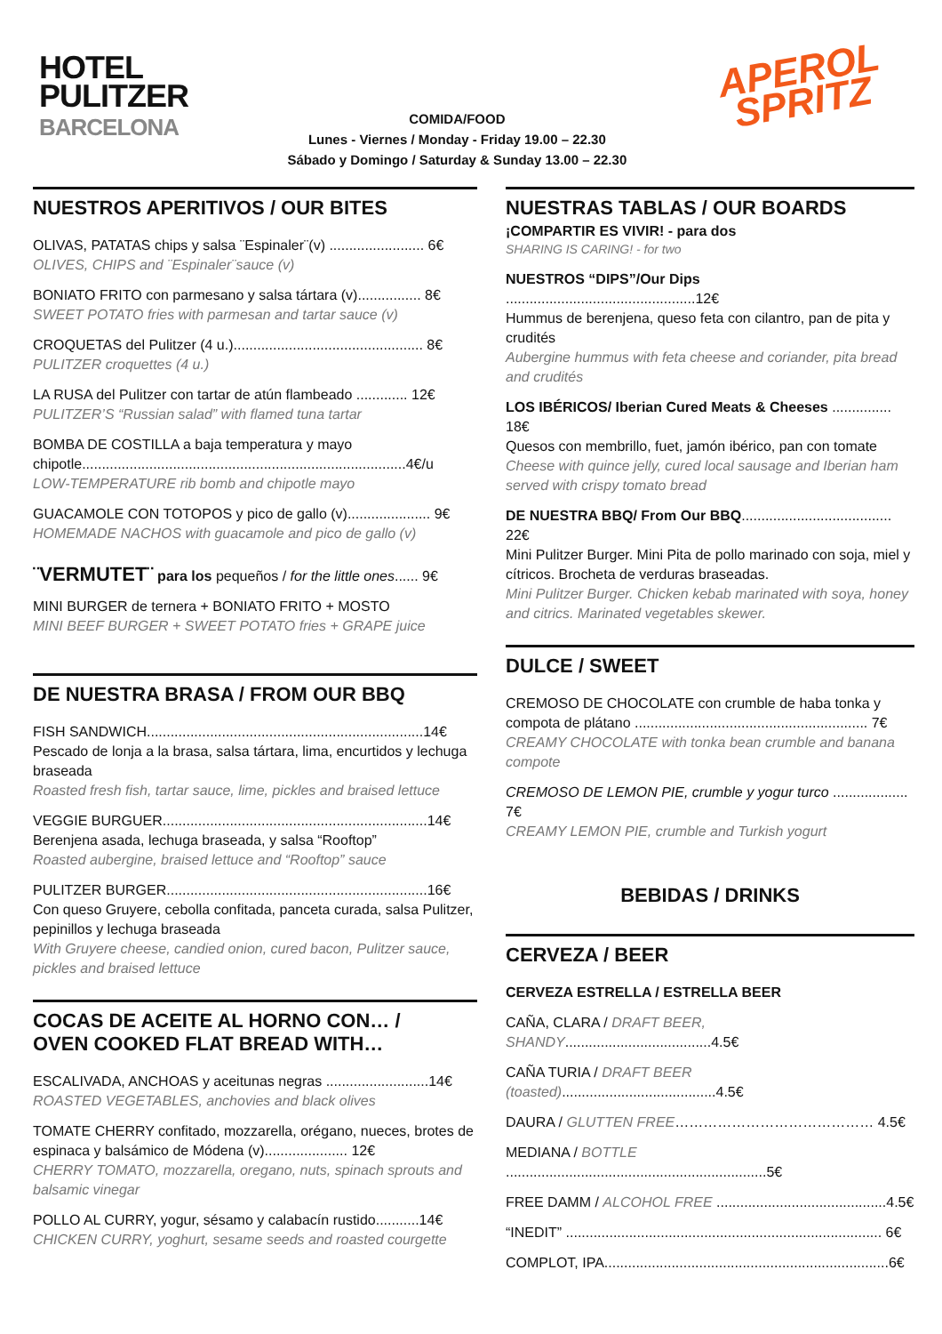HOTEL
PULITZER
BARCELONA
COMIDA/FOOD
Lunes - Viernes / Monday - Friday 19.00 – 22.30
Sábado y Domingo / Saturday & Sunday 13.00 – 22.30
APEROL
SPRITZ
NUESTROS APERITIVOS / OUR BITES
OLIVAS, PATATAS chips y salsa ¨Espinaler¨(v) ........................ 6€
OLIVES, CHIPS and ¨Espinaler¨sauce (v)
BONIATO FRITO con parmesano y salsa tártara (v)................ 8€
SWEET POTATO fries with parmesan and tartar sauce (v)
CROQUETAS del Pulitzer (4 u.)................................................ 8€
PULITZER croquettes (4 u.)
LA RUSA del Pulitzer con tartar de atún flambeado ............. 12€
PULITZER’S “Russian salad” with flamed tuna tartar
BOMBA DE COSTILLA a baja temperatura y mayo
chipotle..................................................................................4€/u
LOW-TEMPERATURE rib bomb and chipotle mayo
GUACAMOLE CON TOTOPOS y pico de gallo (v)..................... 9€
HOMEMADE NACHOS with guacamole and pico de gallo (v)
¨VERMUTET¨ para los pequeños / for the little ones...... 9€
MINI BURGER de ternera + BONIATO FRITO + MOSTO
MINI BEEF BURGER + SWEET POTATO fries + GRAPE juice
DE NUESTRA BRASA / FROM OUR BBQ
FISH SANDWICH......................................................................14€
Pescado de lonja a la brasa, salsa tártara, lima, encurtidos y lechuga braseada
Roasted fresh fish, tartar sauce, lime, pickles and braised lettuce
VEGGIE BURGUER...................................................................14€
Berenjena asada, lechuga braseada, y salsa “Rooftop”
Roasted aubergine, braised lettuce and “Rooftop” sauce
PULITZER BURGER..................................................................16€
Con queso Gruyere, cebolla confitada, panceta curada, salsa Pulitzer, pepinillos y lechuga braseada
With Gruyere cheese, candied onion, cured bacon, Pulitzer sauce, pickles and braised lettuce
COCAS DE ACEITE AL HORNO CON… /
OVEN COOKED FLAT BREAD WITH…
ESCALIVADA, ANCHOAS y aceitunas negras ..........................14€
ROASTED VEGETABLES, anchovies and black olives
TOMATE CHERRY confitado, mozzarella, orégano, nueces, brotes de espinaca y balsámico de Módena (v)..................... 12€
CHERRY TOMATO, mozzarella, oregano, nuts, spinach sprouts and balsamic vinegar
POLLO AL CURRY, yogur, sésamo y calabacín rustido...........14€
CHICKEN CURRY, yoghurt, sesame seeds and roasted courgette
NUESTRAS TABLAS / OUR BOARDS
¡COMPARTIR ES VIVIR! - para dos
SHARING IS CARING! - for two
NUESTROS “DIPS”/Our Dips ................................................12€
Hummus de berenjena, queso feta con cilantro, pan de pita y crudités
Aubergine hummus with feta cheese and coriander, pita bread and crudités
LOS IBÉRICOS/ Iberian Cured Meats & Cheeses ............... 18€
Quesos con membrillo, fuet, jamón ibérico, pan con tomate
Cheese with quince jelly, cured local sausage and Iberian ham served with crispy tomato bread
DE NUESTRA BBQ/ From Our BBQ...................................... 22€
Mini Pulitzer Burger. Mini Pita de pollo marinado con soja, miel y cítricos. Brocheta de verduras braseadas.
Mini Pulitzer Burger. Chicken kebab marinated with soya, honey and citrics. Marinated vegetables skewer.
DULCE / SWEET
CREMOSO DE CHOCOLATE con crumble de haba tonka y compota de plátano ........................................................... 7€
CREAMY CHOCOLATE with tonka bean crumble and banana compote
CREMOSO DE LEMON PIE, crumble y yogur turco ................... 7€
CREAMY LEMON PIE, crumble and Turkish yogurt
BEBIDAS / DRINKS
CERVEZA / BEER
CERVEZA ESTRELLA / ESTRELLA BEER
CAÑA, CLARA / DRAFT BEER, SHANDY.....................................4.5€
CAÑA TURIA / DRAFT BEER (toasted).......................................4.5€
DAURA / GLUTTEN FREE…………………………………… 4.5€
MEDIANA / BOTTLE ..................................................................5€
FREE DAMM / ALCOHOL FREE ...........................................4.5€
“INEDIT” ................................................................................ 6€
COMPLOT, IPA........................................................................6€